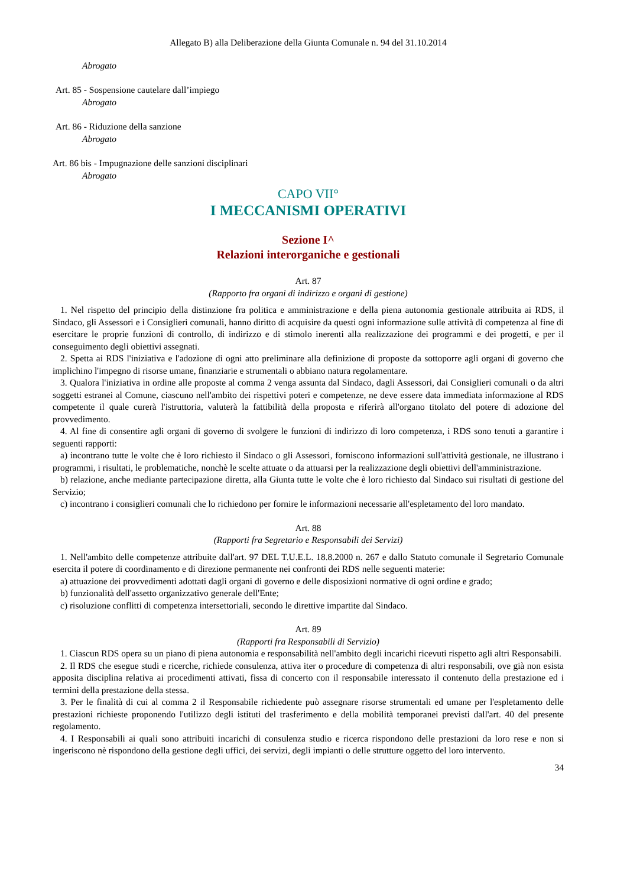Allegato B) alla Deliberazione della Giunta Comunale n. 94 del 31.10.2014
Abrogato
Art. 85 - Sospensione cautelare dall’impiego
Abrogato
Art. 86 - Riduzione della sanzione
Abrogato
Art. 86 bis - Impugnazione delle sanzioni disciplinari
Abrogato
CAPO VII°
I MECCANISMI OPERATIVI
Sezione I^
Relazioni interorganiche e gestionali
Art. 87
(Rapporto fra organi di indirizzo e organi di gestione)
1. Nel rispetto del principio della distinzione fra politica e amministrazione e della piena autonomia gestionale attribuita ai RDS, il Sindaco, gli Assessori e i Consiglieri comunali, hanno diritto di acquisire da questi ogni informazione sulle attività di competenza al fine di esercitare le proprie funzioni di controllo, di indirizzo e di stimolo inerenti alla realizzazione dei programmi e dei progetti, e per il conseguimento degli obiettivi assegnati.
2. Spetta ai RDS l'iniziativa e l'adozione di ogni atto preliminare alla definizione di proposte da sottoporre agli organi di governo che implichino l'impegno di risorse umane, finanziarie e strumentali o abbiano natura regolamentare.
3. Qualora l'iniziativa in ordine alle proposte al comma 2 venga assunta dal Sindaco, dagli Assessori, dai Consiglieri comunali o da altri soggetti estranei al Comune, ciascuno nell'ambito dei rispettivi poteri e competenze, ne deve essere data immediata informazione al RDS competente il quale curerà l'istruttoria, valuterà la fattibilità della proposta e riferirà all'organo titolato del potere di adozione del provvedimento.
4. Al fine di consentire agli organi di governo di svolgere le funzioni di indirizzo di loro competenza, i RDS sono tenuti a garantire i seguenti rapporti:
a) incontrano tutte le volte che è loro richiesto il Sindaco o gli Assessori, forniscono informazioni sull'attività gestionale, ne illustrano i programmi, i risultati, le problematiche, nonchè le scelte attuate o da attuarsi per la realizzazione degli obiettivi dell'amministrazione.
b) relazione, anche mediante partecipazione diretta, alla Giunta tutte le volte che è loro richiesto dal Sindaco sui risultati di gestione del Servizio;
c) incontrano i consiglieri comunali che lo richiedono per fornire le informazioni necessarie all'espletamento del loro mandato.
Art. 88
(Rapporti fra Segretario e Responsabili dei Servizi)
1. Nell'ambito delle competenze attribuite dall'art. 97 DEL T.U.E.L. 18.8.2000 n. 267 e dallo Statuto comunale il Segretario Comunale esercita il potere di coordinamento e di direzione permanente nei confronti dei RDS nelle seguenti materie:
a) attuazione dei provvedimenti adottati dagli organi di governo e delle disposizioni normative di ogni ordine e grado;
b) funzionalità dell'assetto organizzativo generale dell'Ente;
c) risoluzione conflitti di competenza intersettoriali, secondo le direttive impartite dal Sindaco.
Art. 89
(Rapporti fra Responsabili di Servizio)
1. Ciascun RDS opera su un piano di piena autonomia e responsabilità nell'ambito degli incarichi ricevuti rispetto agli altri Responsabili.
2. Il RDS che esegue studi e ricerche, richiede consulenza, attiva iter o procedure di competenza di altri responsabili, ove già non esista apposita disciplina relativa ai procedimenti attivati, fissa di concerto con il responsabile interessato il contenuto della prestazione ed i termini della prestazione della stessa.
3. Per le finalità di cui al comma 2 il Responsabile richiedente può assegnare risorse strumentali ed umane per l'espletamento delle prestazioni richieste proponendo l'utilizzo degli istituti del trasferimento e della mobilità temporanei previsti dall'art. 40 del presente regolamento.
4. I Responsabili ai quali sono attribuiti incarichi di consulenza studio e ricerca rispondono delle prestazioni da loro rese e non si ingeriscono nè rispondono della gestione degli uffici, dei servizi, degli impianti o delle strutture oggetto del loro intervento.
34